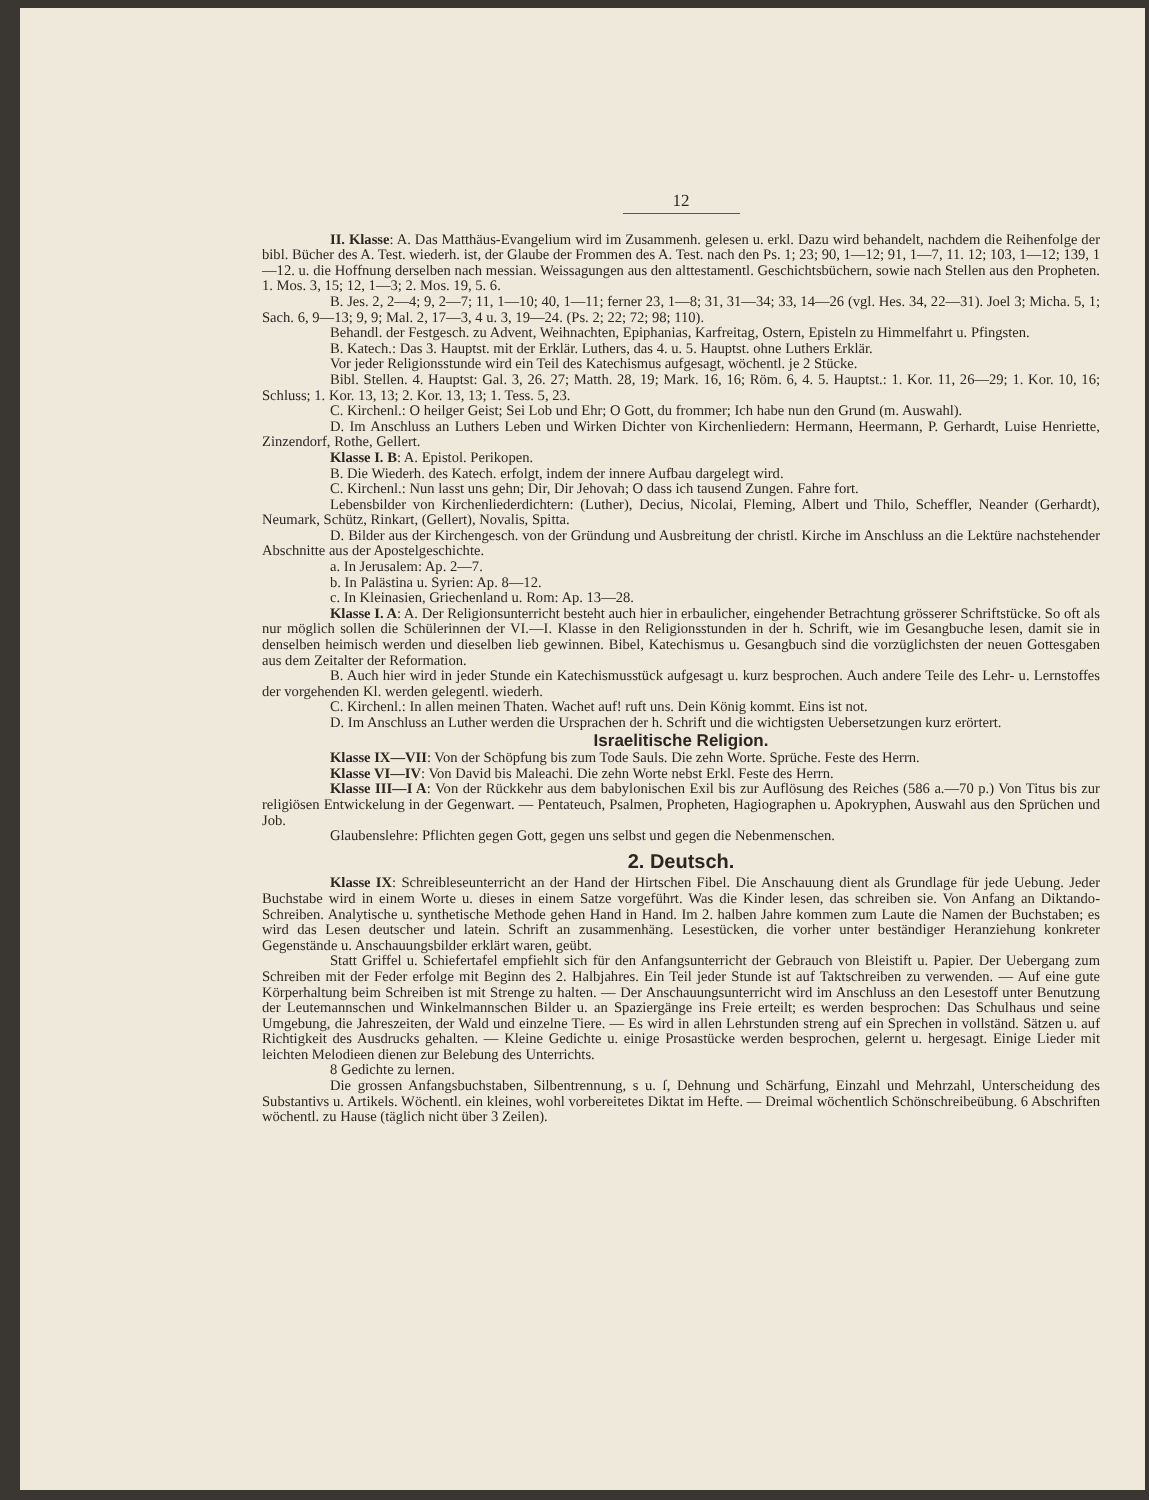12
II. Klasse: A. Das Matthäus-Evangelium wird im Zusammenh. gelesen u. erkl. Dazu wird behandelt, nachdem die Reihenfolge der bibl. Bücher des A. Test. wiederh. ist, der Glaube der Frommen des A. Test. nach den Ps. 1; 23; 90, 1—12; 91, 1—7, 11. 12; 103, 1—12; 139, 1—12. u. die Hoffnung derselben nach messian. Weissagungen aus den alttestamentl. Geschichtsbüchern, sowie nach Stellen aus den Propheten. 1. Mos. 3, 15; 12, 1—3; 2. Mos. 19, 5. 6.
B. Jes. 2, 2—4; 9, 2—7; 11, 1—10; 40, 1—11; ferner 23, 1—8; 31, 31—34; 33, 14—26 (vgl. Hes. 34, 22—31). Joel 3; Micha. 5, 1; Sach. 6, 9—13; 9, 9; Mal. 2, 17—3, 4 u. 3, 19—24. (Ps. 2; 22; 72; 98; 110).
Behandl. der Festgesch. zu Advent, Weihnachten, Epiphanias, Karfreitag, Ostern, Episteln zu Himmelfahrt u. Pfingsten.
B. Katech.: Das 3. Hauptst. mit der Erklär. Luthers, das 4. u. 5. Hauptst. ohne Luthers Erklär.
Vor jeder Religionsstunde wird ein Teil des Katechismus aufgesagt, wöchentl. je 2 Stücke.
Bibl. Stellen. 4. Hauptst: Gal. 3, 26. 27; Matth. 28, 19; Mark. 16, 16; Röm. 6, 4. 5. Hauptst.: 1. Kor. 11, 26—29; 1. Kor. 10, 16; Schluss; 1. Kor. 13, 13; 2. Kor. 13, 13; 1. Tess. 5, 23.
C. Kirchenl.: O heilger Geist; Sei Lob und Ehr; O Gott, du frommer; Ich habe nun den Grund (m. Auswahl).
D. Im Anschluss an Luthers Leben und Wirken Dichter von Kirchenliedern: Hermann, Heermann, P. Gerhardt, Luise Henriette, Zinzendorf, Rothe, Gellert.
Klasse I. B: A. Epistol. Perikopen.
B. Die Wiederh. des Katech. erfolgt, indem der innere Aufbau dargelegt wird.
C. Kirchenl.: Nun lasst uns gehn; Dir, Dir Jehovah; O dass ich tausend Zungen. Fahre fort.
Lebensbilder von Kirchenliederdichtern: (Luther), Decius, Nicolai, Fleming, Albert und Thilo, Scheffler, Neander (Gerhardt), Neumark, Schütz, Rinkart, (Gellert), Novalis, Spitta.
D. Bilder aus der Kirchengesch. von der Gründung und Ausbreitung der christl. Kirche im Anschluss an die Lektüre nachstehender Abschnitte aus der Apostelgeschichte.
a. In Jerusalem: Ap. 2—7.
b. In Palästina u. Syrien: Ap. 8—12.
c. In Kleinasien, Griechenland u. Rom: Ap. 13—28.
Klasse I. A: A. Der Religionsunterricht besteht auch hier in erbaulicher, eingehender Betrachtung grösserer Schriftstücke. So oft als nur möglich sollen die Schülerinnen der VI.—I. Klasse in den Religionsstunden in der h. Schrift, wie im Gesangbuche lesen, damit sie in denselben heimisch werden und dieselben lieb gewinnen. Bibel, Katechismus u. Gesangbuch sind die vorzüglichsten der neuen Gottesgaben aus dem Zeitalter der Reformation.
B. Auch hier wird in jeder Stunde ein Katechismusstück aufgesagt u. kurz besprochen. Auch andere Teile des Lehr- u. Lernstoffes der vorgehenden Kl. werden gelegentl. wiederh.
C. Kirchenl.: In allen meinen Thaten. Wachet auf! ruft uns. Dein König kommt. Eins ist not.
D. Im Anschluss an Luther werden die Ursprachen der h. Schrift und die wichtigsten Uebersetzungen kurz erörtert.
Israelitische Religion.
Klasse IX—VII: Von der Schöpfung bis zum Tode Sauls. Die zehn Worte. Sprüche. Feste des Herrn.
Klasse VI—IV: Von David bis Maleachi. Die zehn Worte nebst Erkl. Feste des Herrn.
Klasse III—I A: Von der Rückkehr aus dem babylonischen Exil bis zur Auflösung des Reiches (586 a.—70 p.) Von Titus bis zur religiösen Entwickelung in der Gegenwart. — Pentateuch, Psalmen, Propheten, Hagiographen u. Apokryphen, Auswahl aus den Sprüchen und Job.
Glaubenslehre: Pflichten gegen Gott, gegen uns selbst und gegen die Nebenmenschen.
2. Deutsch.
Klasse IX: Schreibleseunterricht an der Hand der Hirtschen Fibel. Die Anschauung dient als Grundlage für jede Uebung. Jeder Buchstabe wird in einem Worte u. dieses in einem Satze vorgeführt. Was die Kinder lesen, das schreiben sie. Von Anfang an Diktando-Schreiben. Analytische u. synthetische Methode gehen Hand in Hand. Im 2. halben Jahre kommen zum Laute die Namen der Buchstaben; es wird das Lesen deutscher und latein. Schrift an zusammenhäng. Lesestücken, die vorher unter beständiger Heranziehung konkreter Gegenstände u. Anschauungsbilder erklärt waren, geübt.
Statt Griffel u. Schiefertafel empfiehlt sich für den Anfangsunterricht der Gebrauch von Bleistift u. Papier. Der Uebergang zum Schreiben mit der Feder erfolge mit Beginn des 2. Halbjahres. Ein Teil jeder Stunde ist auf Taktschreiben zu verwenden. — Auf eine gute Körperhaltung beim Schreiben ist mit Strenge zu halten. — Der Anschauungsunterricht wird im Anschluss an den Lesestoff unter Benutzung der Leutemannschen und Winkelmannschen Bilder u. an Spaziergänge ins Freie erteilt; es werden besprochen: Das Schulhaus und seine Umgebung, die Jahreszeiten, der Wald und einzelne Tiere. — Es wird in allen Lehrstunden streng auf ein Sprechen in vollständ. Sätzen u. auf Richtigkeit des Ausdrucks gehalten. — Kleine Gedichte u. einige Prosastücke werden besprochen, gelernt u. hergesagt. Einige Lieder mit leichten Melodieen dienen zur Belebung des Unterrichts.
8 Gedichte zu lernen.
Die grossen Anfangsbuchstaben, Silbentrennung, s u. ſ, Dehnung und Schärfung, Einzahl und Mehrzahl, Unterscheidung des Substantivs u. Artikels. Wöchentl. ein kleines, wohl vorbereitetes Diktat im Hefte. — Dreimal wöchentlich Schönschreibeübung. 6 Abschriften wöchentl. zu Hause (täglich nicht über 3 Zeilen).